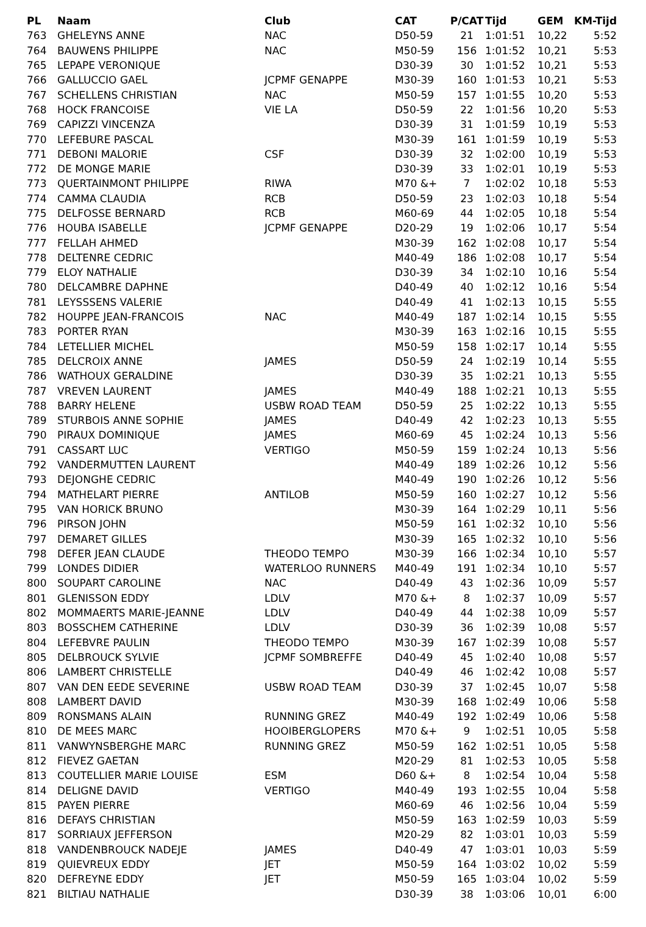| PL | Naam | Club | CAT | P/CAT | Tijd | GEM | KM-Tijd |
| --- | --- | --- | --- | --- | --- | --- | --- |
| 763 | GHELEYNS ANNE | NAC | D50-59 | 21 | 1:01:51 | 10,22 | 5:52 |
| 764 | BAUWENS PHILIPPE | NAC | M50-59 | 156 | 1:01:52 | 10,21 | 5:53 |
| 765 | LEPAPE VERONIQUE | | D30-39 | 30 | 1:01:52 | 10,21 | 5:53 |
| 766 | GALLUCCIO GAEL | JCPMF GENAPPE | M30-39 | 160 | 1:01:53 | 10,21 | 5:53 |
| 767 | SCHELLENS CHRISTIAN | NAC | M50-59 | 157 | 1:01:55 | 10,20 | 5:53 |
| 768 | HOCK FRANCOISE | VIE LA | D50-59 | 22 | 1:01:56 | 10,20 | 5:53 |
| 769 | CAPIZZI VINCENZA | | D30-39 | 31 | 1:01:59 | 10,19 | 5:53 |
| 770 | LEFEBURE PASCAL | | M30-39 | 161 | 1:01:59 | 10,19 | 5:53 |
| 771 | DEBONI MALORIE | CSF | D30-39 | 32 | 1:02:00 | 10,19 | 5:53 |
| 772 | DE MONGE MARIE | | D30-39 | 33 | 1:02:01 | 10,19 | 5:53 |
| 773 | QUERTAINMONT PHILIPPE | RIWA | M70 &+ | 7 | 1:02:02 | 10,18 | 5:53 |
| 774 | CAMMA CLAUDIA | RCB | D50-59 | 23 | 1:02:03 | 10,18 | 5:54 |
| 775 | DELFOSSE BERNARD | RCB | M60-69 | 44 | 1:02:05 | 10,18 | 5:54 |
| 776 | HOUBA ISABELLE | JCPMF GENAPPE | D20-29 | 19 | 1:02:06 | 10,17 | 5:54 |
| 777 | FELLAH AHMED | | M30-39 | 162 | 1:02:08 | 10,17 | 5:54 |
| 778 | DELTENRE CEDRIC | | M40-49 | 186 | 1:02:08 | 10,17 | 5:54 |
| 779 | ELOY NATHALIE | | D30-39 | 34 | 1:02:10 | 10,16 | 5:54 |
| 780 | DELCAMBRE DAPHNE | | D40-49 | 40 | 1:02:12 | 10,16 | 5:54 |
| 781 | LEYSSSENS VALERIE | | D40-49 | 41 | 1:02:13 | 10,15 | 5:55 |
| 782 | HOUPPE JEAN-FRANCOIS | NAC | M40-49 | 187 | 1:02:14 | 10,15 | 5:55 |
| 783 | PORTER RYAN | | M30-39 | 163 | 1:02:16 | 10,15 | 5:55 |
| 784 | LETELLIER MICHEL | | M50-59 | 158 | 1:02:17 | 10,14 | 5:55 |
| 785 | DELCROIX ANNE | JAMES | D50-59 | 24 | 1:02:19 | 10,14 | 5:55 |
| 786 | WATHOUX GERALDINE | | D30-39 | 35 | 1:02:21 | 10,13 | 5:55 |
| 787 | VREVEN LAURENT | JAMES | M40-49 | 188 | 1:02:21 | 10,13 | 5:55 |
| 788 | BARRY HELENE | USBW ROAD TEAM | D50-59 | 25 | 1:02:22 | 10,13 | 5:55 |
| 789 | STURBOIS ANNE SOPHIE | JAMES | D40-49 | 42 | 1:02:23 | 10,13 | 5:55 |
| 790 | PIRAUX DOMINIQUE | JAMES | M60-69 | 45 | 1:02:24 | 10,13 | 5:56 |
| 791 | CASSART LUC | VERTIGO | M50-59 | 159 | 1:02:24 | 10,13 | 5:56 |
| 792 | VANDERMUTTEN LAURENT | | M40-49 | 189 | 1:02:26 | 10,12 | 5:56 |
| 793 | DEJONGHE CEDRIC | | M40-49 | 190 | 1:02:26 | 10,12 | 5:56 |
| 794 | MATHELART PIERRE | ANTILOB | M50-59 | 160 | 1:02:27 | 10,12 | 5:56 |
| 795 | VAN HORICK BRUNO | | M30-39 | 164 | 1:02:29 | 10,11 | 5:56 |
| 796 | PIRSON JOHN | | M50-59 | 161 | 1:02:32 | 10,10 | 5:56 |
| 797 | DEMARET GILLES | | M30-39 | 165 | 1:02:32 | 10,10 | 5:56 |
| 798 | DEFER JEAN CLAUDE | THEODO TEMPO | M30-39 | 166 | 1:02:34 | 10,10 | 5:57 |
| 799 | LONDES DIDIER | WATERLOO RUNNERS | M40-49 | 191 | 1:02:34 | 10,10 | 5:57 |
| 800 | SOUPART CAROLINE | NAC | D40-49 | 43 | 1:02:36 | 10,09 | 5:57 |
| 801 | GLENISSON EDDY | LDLV | M70 &+ | 8 | 1:02:37 | 10,09 | 5:57 |
| 802 | MOMMAERTS MARIE-JEANNE | LDLV | D40-49 | 44 | 1:02:38 | 10,09 | 5:57 |
| 803 | BOSSCHEM CATHERINE | LDLV | D30-39 | 36 | 1:02:39 | 10,08 | 5:57 |
| 804 | LEFEBVRE PAULIN | THEODO TEMPO | M30-39 | 167 | 1:02:39 | 10,08 | 5:57 |
| 805 | DELBROUCK SYLVIE | JCPMF SOMBREFFE | D40-49 | 45 | 1:02:40 | 10,08 | 5:57 |
| 806 | LAMBERT CHRISTELLE | | D40-49 | 46 | 1:02:42 | 10,08 | 5:57 |
| 807 | VAN DEN EEDE SEVERINE | USBW ROAD TEAM | D30-39 | 37 | 1:02:45 | 10,07 | 5:58 |
| 808 | LAMBERT DAVID | | M30-39 | 168 | 1:02:49 | 10,06 | 5:58 |
| 809 | RONSMANS ALAIN | RUNNING GREZ | M40-49 | 192 | 1:02:49 | 10,06 | 5:58 |
| 810 | DE MEES MARC | HOOIBERGLOPERS | M70 &+ | 9 | 1:02:51 | 10,05 | 5:58 |
| 811 | VANWYNSBERGHE MARC | RUNNING GREZ | M50-59 | 162 | 1:02:51 | 10,05 | 5:58 |
| 812 | FIEVEZ GAETAN | | M20-29 | 81 | 1:02:53 | 10,05 | 5:58 |
| 813 | COUTELLIER MARIE LOUISE | ESM | D60 &+ | 8 | 1:02:54 | 10,04 | 5:58 |
| 814 | DELIGNE DAVID | VERTIGO | M40-49 | 193 | 1:02:55 | 10,04 | 5:58 |
| 815 | PAYEN PIERRE | | M60-69 | 46 | 1:02:56 | 10,04 | 5:59 |
| 816 | DEFAYS CHRISTIAN | | M50-59 | 163 | 1:02:59 | 10,03 | 5:59 |
| 817 | SORRIAUX JEFFERSON | | M20-29 | 82 | 1:03:01 | 10,03 | 5:59 |
| 818 | VANDENBROUCK NADEJE | JAMES | D40-49 | 47 | 1:03:01 | 10,03 | 5:59 |
| 819 | QUIEVREUX EDDY | JET | M50-59 | 164 | 1:03:02 | 10,02 | 5:59 |
| 820 | DEFREYNE EDDY | JET | M50-59 | 165 | 1:03:04 | 10,02 | 5:59 |
| 821 | BILTIAU NATHALIE | | D30-39 | 38 | 1:03:06 | 10,01 | 6:00 |